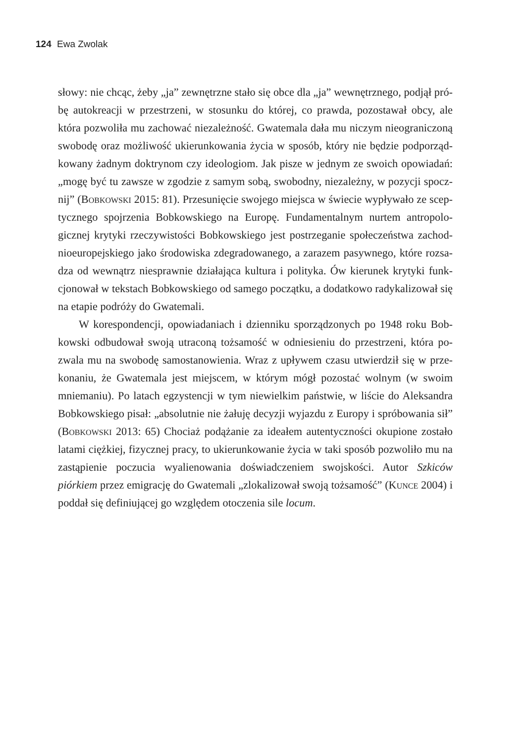124 Ewa Zwolak
słowy: nie chcąc, żeby „ja” zewnętrzne stało się obce dla „ja” wewnętrznego, podjął pró­bę autokreacji w przestrzeni, w stosunku do której, co prawda, pozostawał obcy, ale która pozwoliła mu zachować niezależność. Gwatemala dała mu niczym nieograniczoną swobodę oraz możliwość ukierunkowania życia w sposób, który nie będzie podporząd­kowany żadnym doktrynom czy ideologiom. Jak pisze w jednym ze swoich opowiadań: „mogę być tu zawsze w zgodzie z samym sobą, swobodny, niezależny, w pozycji spocz­nij” (Bobkowski 2015: 81). Przesunięcie swojego miejsca w świecie wypływało ze scep­tycznego spojrzenia Bobkowskiego na Europę. Fundamentalnym nurtem antropolo­gicznej krytyki rzeczywistości Bobkowskiego jest postrzeganie społeczeństwa zachod­nioeuropejskiego jako środowiska zdegradowanego, a zarazem pasywnego, które rozsa­dza od wewnątrz niesprawnie działająca kultura i polityka. Ów kierunek krytyki funk­cjonował w tekstach Bobkowskiego od samego początku, a dodatkowo radykalizował się na etapie podróży do Gwatemali.
W korespondencji, opowiadaniach i dzienniku sporządzonych po 1948 roku Bob­kowski odbudował swoją utraconą tożsamość w odniesieniu do przestrzeni, która po­zwala mu na swobodę samostanowienia. Wraz z upływem czasu utwierdził się w prze­konaniu, że Gwatemala jest miejscem, w którym mógł pozostać wolnym (w swoim mniemaniu). Po latach egzystencji w tym niewielkim państwie, w liście do Aleksandra Bobkowskiego pisał: „absolutnie nie żałuję decyzji wyjazdu z Europy i spróbowania sił” (Bobkowski 2013: 65) Chociaż podążanie za ideałem autentyczności okupione zostało latami ciężkiej, fizycznej pracy, to ukierunkowanie życia w taki sposób pozwo­liło mu na zastąpienie poczucia wyalienowania doświadczeniem swojskości. Autor Szki­ców piórkiem przez emigrację do Gwatemali „zlokalizował swoją tożsamość” (Kunce 2004) i poddał się definiującej go względem otoczenia sile locum.